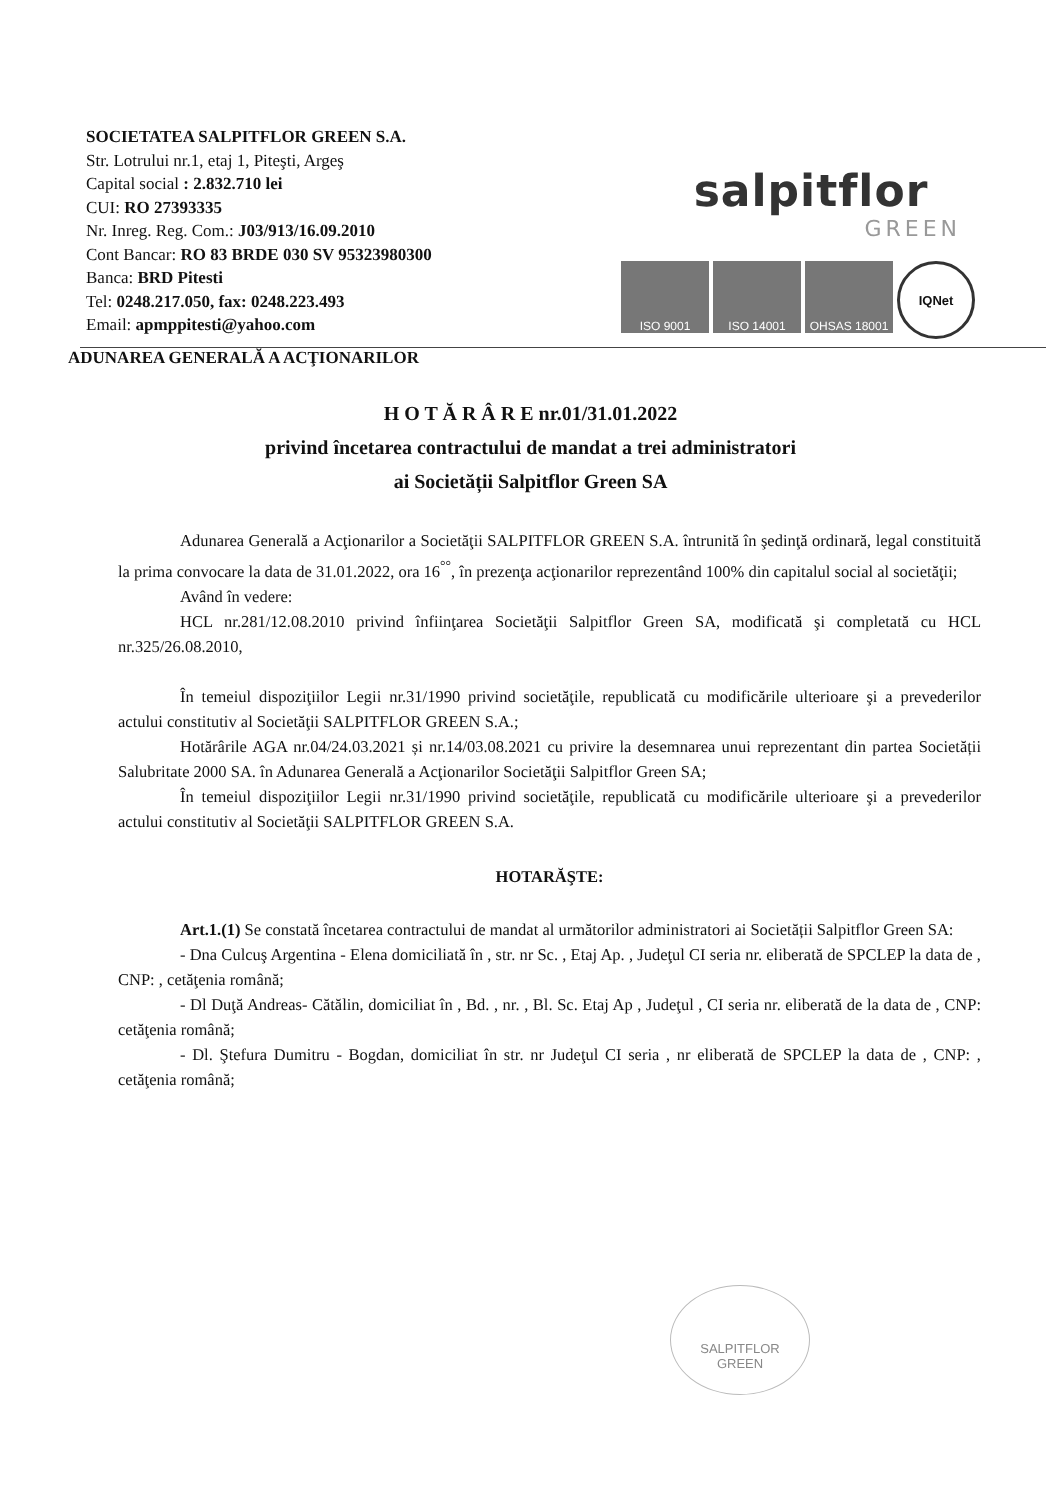SOCIETATEA SALPITFLOR GREEN S.A.
Str. Lotrului nr.1, etaj 1, Piteşti, Argeş
Capital social : 2.832.710 lei
CUI: RO 27393335
Nr. Inreg. Reg. Com.: J03/913/16.09.2010
Cont Bancar: RO 83 BRDE 030 SV 95323980300
Banca: BRD Pitesti
Tel: 0248.217.050, fax: 0248.223.493
Email: apmppitesti@yahoo.com
salpitflor
GREEN
ISO 9001 ISO 14001 OHSAS 18001 IQNet
ADUNAREA GENERALĂ A ACŢIONARILOR
H O T Ă R Â R E nr.01/31.01.2022
privind încetarea contractului de mandat a trei administratori
ai Societății Salpitflor Green SA
Adunarea Generală a Acţionarilor a Societăţii SALPITFLOR GREEN S.A. întrunită în şedinţă ordinară, legal constituită la prima convocare la data de 31.01.2022, ora 16<sup>°°</sup>, în prezenţa acţionarilor reprezentând 100% din capitalul social al societăţii;
Având în vedere:
HCL nr.281/12.08.2010 privind înfiinţarea Societăţii Salpitflor Green SA, modificată şi completată cu HCL nr.325/26.08.2010,
În temeiul dispoziţiilor Legii nr.31/1990 privind societăţile, republicată cu modificările ulterioare şi a prevederilor actului constitutiv al Societăţii SALPITFLOR GREEN S.A.;
Hotărârile AGA nr.04/24.03.2021 și nr.14/03.08.2021 cu privire la desemnarea unui reprezentant din partea Societății Salubritate 2000 SA. în Adunarea Generală a Acţionarilor Societăţii Salpitflor Green SA;
În temeiul dispoziţiilor Legii nr.31/1990 privind societăţile, republicată cu modificările ulterioare şi a prevederilor actului constitutiv al Societăţii SALPITFLOR GREEN S.A.
HOTARĂŞTE:
Art.1.(1) Se constată încetarea contractului de mandat al următorilor administratori ai Societății Salpitflor Green SA:
- Dna Culcuş Argentina - Elena domiciliată în , str. nr Sc. , Etaj Ap. , Judeţul CI seria nr. eliberată de SPCLEP la data de , CNP: , cetăţenia română;
- Dl Duţă Andreas- Cătălin, domiciliat în , Bd. , nr. , Bl. Sc. Etaj Ap , Judeţul , CI seria nr. eliberată de la data de , CNP: cetăţenia română;
- Dl. Ştefura Dumitru - Bogdan, domiciliat în str. nr Judeţul CI seria , nr eliberată de SPCLEP la data de , CNP: , cetăţenia română;
SALPITFLOR
GREEN